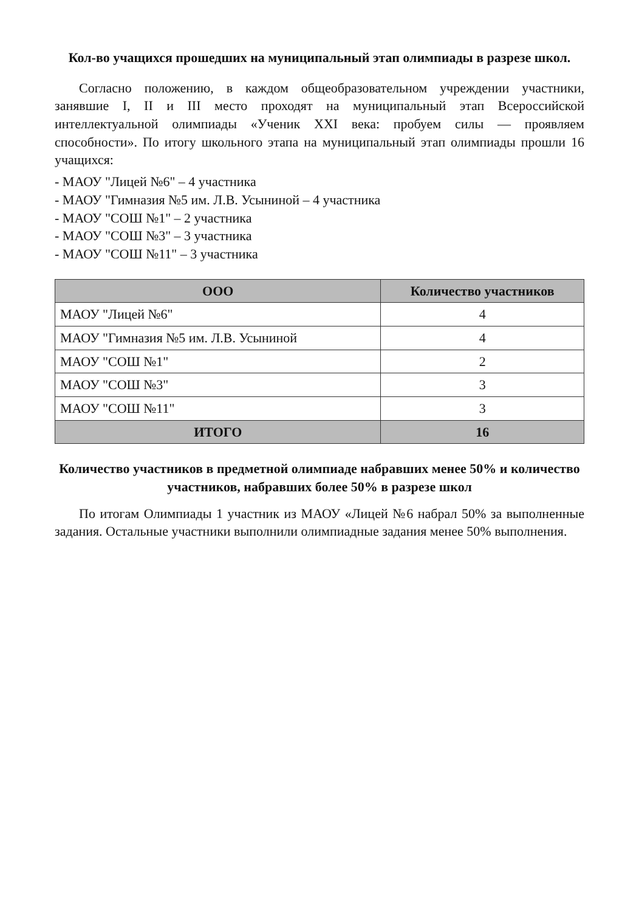Кол-во учащихся прошедших на муниципальный этап олимпиады в разрезе школ.
Согласно положению, в каждом общеобразовательном учреждении участники, занявшие I, II и III место проходят на муниципальный этап Всероссийской интеллектуальной олимпиады «Ученик XXI века: пробуем силы — проявляем способности». По итогу школьного этапа на муниципальный этап олимпиады прошли 16 учащихся:
- МАОУ "Лицей №6" – 4 участника
- МАОУ "Гимназия №5 им. Л.В. Усыниной – 4 участника
- МАОУ "СОШ №1" – 2 участника
- МАОУ "СОШ №3" – 3 участника
- МАОУ "СОШ №11" – 3 участника
| ООО | Количество участников |
| --- | --- |
| МАОУ "Лицей №6" | 4 |
| МАОУ "Гимназия №5 им. Л.В. Усыниной | 4 |
| МАОУ "СОШ №1" | 2 |
| МАОУ "СОШ №3" | 3 |
| МАОУ "СОШ №11" | 3 |
| ИТОГО | 16 |
Количество участников в предметной олимпиаде набравших менее 50% и количество участников, набравших более 50% в разрезе школ
По итогам Олимпиады 1 участник из МАОУ «Лицей №6 набрал 50% за выполненные задания. Остальные участники выполнили олимпиадные задания менее 50% выполнения.